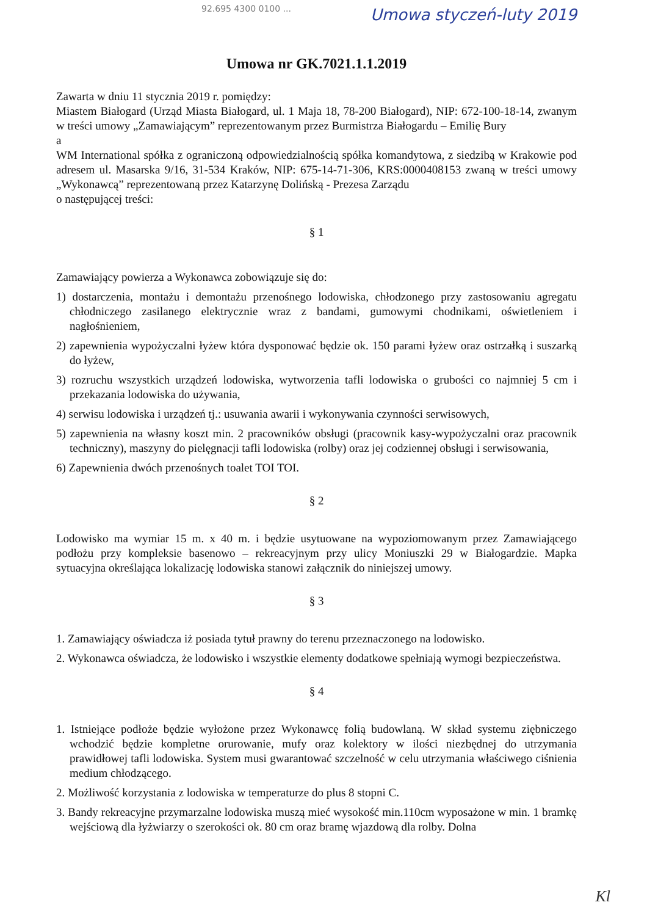92.695 4300 0100 ... Umowa styczeń-luty 2019
Umowa nr GK.7021.1.1.2019
Zawarta w dniu 11 stycznia 2019 r. pomiędzy:
Miastem Białogard (Urząd Miasta Białogard, ul. 1 Maja 18, 78-200 Białogard), NIP: 672-100-18-14, zwanym w treści umowy „Zamawiającym” reprezentowanym przez Burmistrza Białogardu – Emilię Bury
a
WM International spółka z ograniczoną odpowiedzialnością spółka komandytowa, z siedzibą w Krakowie pod adresem ul. Masarska 9/16, 31-534 Kraków, NIP: 675-14-71-306, KRS:0000408153 zwaną w treści umowy „Wykonawcą” reprezentowaną przez Katarzynę Dolińską - Prezesa Zarządu
o następującej treści:
§ 1
Zamawiający powierza a Wykonawca zobowiązuje się do:
1) dostarczenia, montażu i demontażu przenośnego lodowiska, chłodzonego przy zastosowaniu agregatu chłodniczego zasilanego elektrycznie wraz z bandami, gumowymi chodnikami, oświetleniem i nagłośnieniem,
2) zapewnienia wypożyczalni łyżew która dysponować będzie ok. 150 parami łyżew oraz ostrzałką i suszarką do łyżew,
3) rozruchu wszystkich urządzeń lodowiska, wytworzenia tafli lodowiska o grubości co najmniej 5 cm i przekazania lodowiska do używania,
4) serwisu lodowiska i urządzeń tj.: usuwania awarii i wykonywania czynności serwisowych,
5) zapewnienia na własny koszt min. 2 pracowników obsługi (pracownik kasy-wypożyczalni oraz pracownik techniczny), maszyny do pielęgnacji tafli lodowiska (rolby) oraz jej codziennej obsługi i serwisowania,
6) Zapewnienia dwóch przenośnych toalet TOI TOI.
§ 2
Lodowisko ma wymiar 15 m. x 40 m. i będzie usytuowane na wypoziomowanym przez Zamawiającego podłożu przy kompleksie basenowo – rekreacyjnym przy ulicy Moniuszki 29 w Białogardzie. Mapka sytuacyjna określająca lokalizację lodowiska stanowi załącznik do niniejszej umowy.
§ 3
1. Zamawiający oświadcza iż posiada tytuł prawny do terenu przeznaczonego na lodowisko.
2. Wykonawca oświadcza, że lodowisko i wszystkie elementy dodatkowe spełniają wymogi bezpieczeństwa.
§ 4
1. Istniejące podłoże będzie wyłożone przez Wykonawcę folią budowlaną. W skład systemu ziębniczego wchodzić będzie kompletne orurowanie, mufy oraz kolektory w ilości niezbędnej do utrzymania prawidłowej tafli lodowiska. System musi gwarantować szczelność w celu utrzymania właściwego ciśnienia medium chłodzącego.
2. Możliwość korzystania z lodowiska w temperaturze do plus 8 stopni C.
3. Bandy rekreacyjne przymarzalne lodowiska muszą mieć wysokość min.110cm wyposażone w min. 1 bramkę wejściową dla łyżwiarzy o szerokości ok. 80 cm oraz bramę wjazdową dla rolby. Dolna
Kl